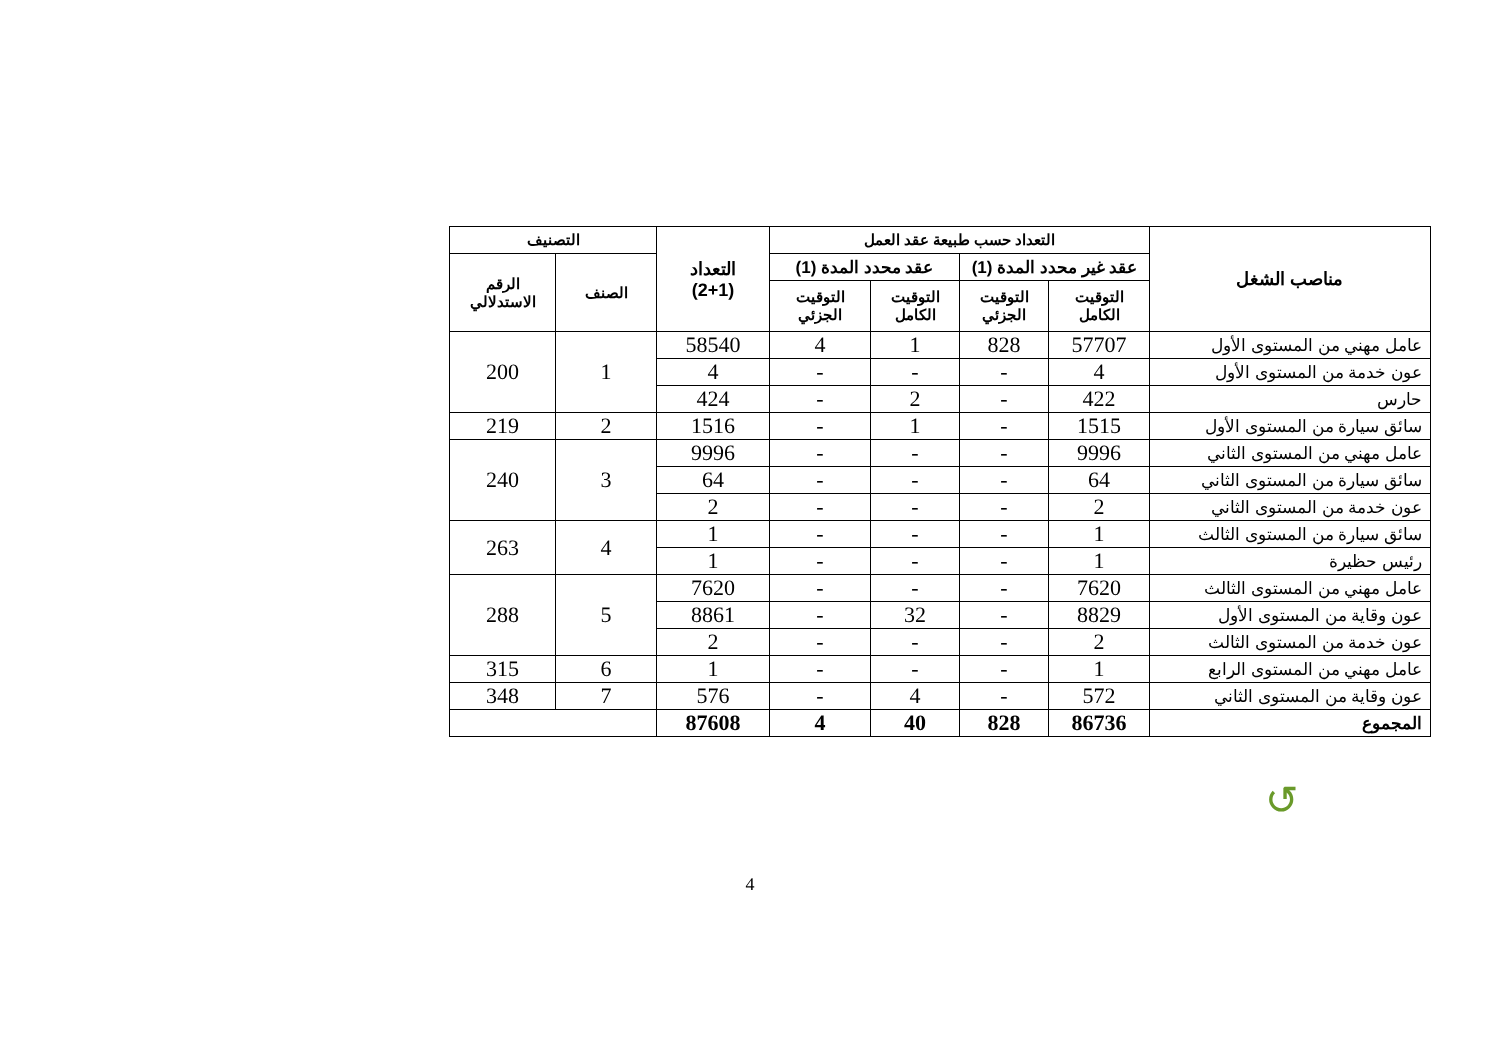| مناصب الشغل | التعداد حسب طبيعة عقد العمل | | | | التعداد (2+1) | التصنيف | |
| --- | --- | --- | --- | --- | --- | --- | --- |
| | عقد غير محدد المدة (1) | | عقد محدد المدة (1) | | | الصنف | الرقم الاستدلالي |
| | التوقيت الكامل | التوقيت الجزئي | التوقيت الكامل | التوقيت الجزئي | | | |
| عامل مهني من المستوى الأول | 57707 | 828 | 1 | 4 | 58540 | 1 | 200 |
| عون خدمة من المستوى الأول | 4 | - | - | - | 4 | | |
| حارس | 422 | - | 2 | - | 424 | | |
| سائق سيارة من المستوى الأول | 1515 | - | 1 | - | 1516 | 2 | 219 |
| عامل مهني من المستوى الثاني | 9996 | - | - | - | 9996 | 3 | 240 |
| سائق سيارة من المستوى الثاني | 64 | - | - | - | 64 | | |
| عون خدمة من المستوى الثاني | 2 | - | - | - | 2 | | |
| سائق سيارة من المستوى الثالث | 1 | - | - | - | 1 | 4 | 263 |
| رئيس حظيرة | 1 | - | - | - | 1 | | |
| عامل مهني من المستوى الثالث | 7620 | - | - | - | 7620 | 5 | 288 |
| عون وقاية من المستوى الأول | 8829 | - | 32 | - | 8861 | | |
| عون خدمة من المستوى الثالث | 2 | - | - | - | 2 | | |
| عامل مهني من المستوى الرابع | 1 | - | - | - | 1 | 6 | 315 |
| عون وقاية من المستوى الثاني | 572 | - | 4 | - | 576 | 7 | 348 |
| المجموع | 86736 | 828 | 40 | 4 | 87608 | | |
↺
4